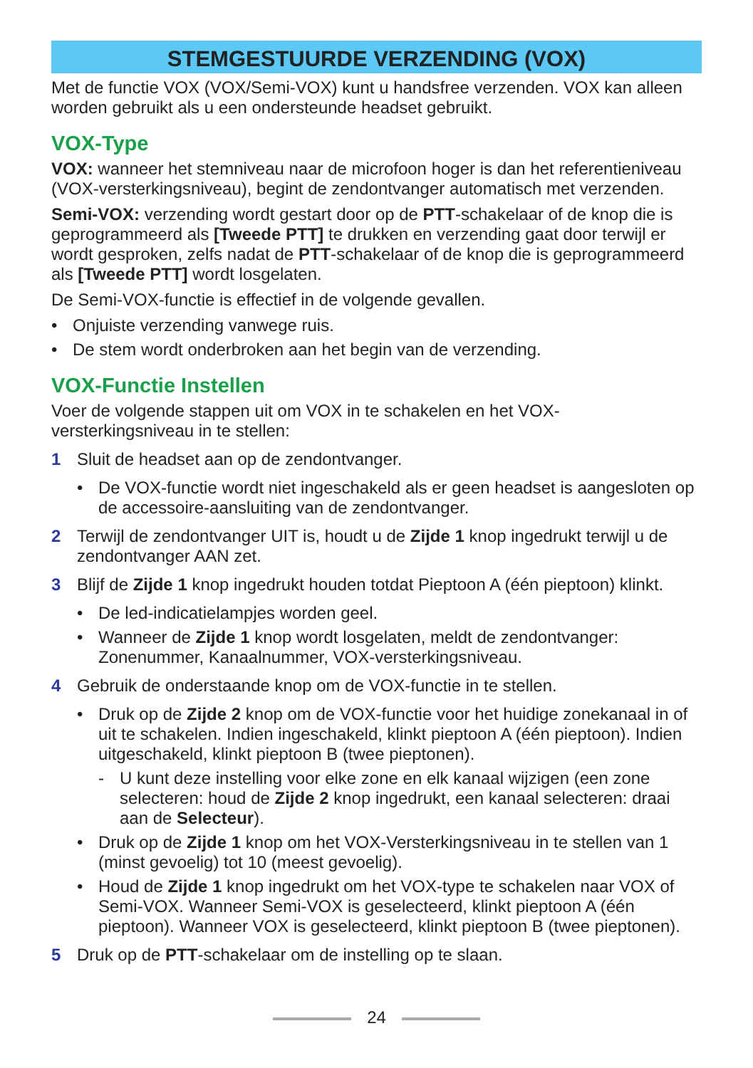STEMGESTUURDE VERZENDING (VOX)
Met de functie VOX (VOX/Semi-VOX) kunt u handsfree verzenden. VOX kan alleen worden gebruikt als u een ondersteunde headset gebruikt.
VOX-Type
VOX: wanneer het stemniveau naar de microfoon hoger is dan het referentieniveau (VOX-versterkingsniveau), begint de zendontvanger automatisch met verzenden.
Semi-VOX: verzending wordt gestart door op de PTT-schakelaar of de knop die is geprogrammeerd als [Tweede PTT] te drukken en verzending gaat door terwijl er wordt gesproken, zelfs nadat de PTT-schakelaar of de knop die is geprogrammeerd als [Tweede PTT] wordt losgelaten.
De Semi-VOX-functie is effectief in de volgende gevallen.
• Onjuiste verzending vanwege ruis.
• De stem wordt onderbroken aan het begin van de verzending.
VOX-Functie Instellen
Voer de volgende stappen uit om VOX in te schakelen en het VOX-versterkingsniveau in te stellen:
1 Sluit de headset aan op de zendontvanger.
• De VOX-functie wordt niet ingeschakeld als er geen headset is aangesloten op de accessoire-aansluiting van de zendontvanger.
2 Terwijl de zendontvanger UIT is, houdt u de Zijde 1 knop ingedrukt terwijl u de zendontvanger AAN zet.
3 Blijf de Zijde 1 knop ingedrukt houden totdat Pieptoon A (één pieptoon) klinkt.
• De led-indicatielampjes worden geel.
• Wanneer de Zijde 1 knop wordt losgelaten, meldt de zendontvanger: Zonenummer, Kanaalnummer, VOX-versterkingsniveau.
4 Gebruik de onderstaande knop om de VOX-functie in te stellen.
• Druk op de Zijde 2 knop om de VOX-functie voor het huidige zonekanaal in of uit te schakelen. Indien ingeschakeld, klinkt pieptoon A (één pieptoon). Indien uitgeschakeld, klinkt pieptoon B (twee pieptonen).
- U kunt deze instelling voor elke zone en elk kanaal wijzigen (een zone selecteren: houd de Zijde 2 knop ingedrukt, een kanaal selecteren: draai aan de Selecteur).
• Druk op de Zijde 1 knop om het VOX-Versterkingsniveau in te stellen van 1 (minst gevoelig) tot 10 (meest gevoelig).
• Houd de Zijde 1 knop ingedrukt om het VOX-type te schakelen naar VOX of Semi-VOX. Wanneer Semi-VOX is geselecteerd, klinkt pieptoon A (één pieptoon). Wanneer VOX is geselecteerd, klinkt pieptoon B (twee pieptonen).
5 Druk op de PTT-schakelaar om de instelling op te slaan.
24